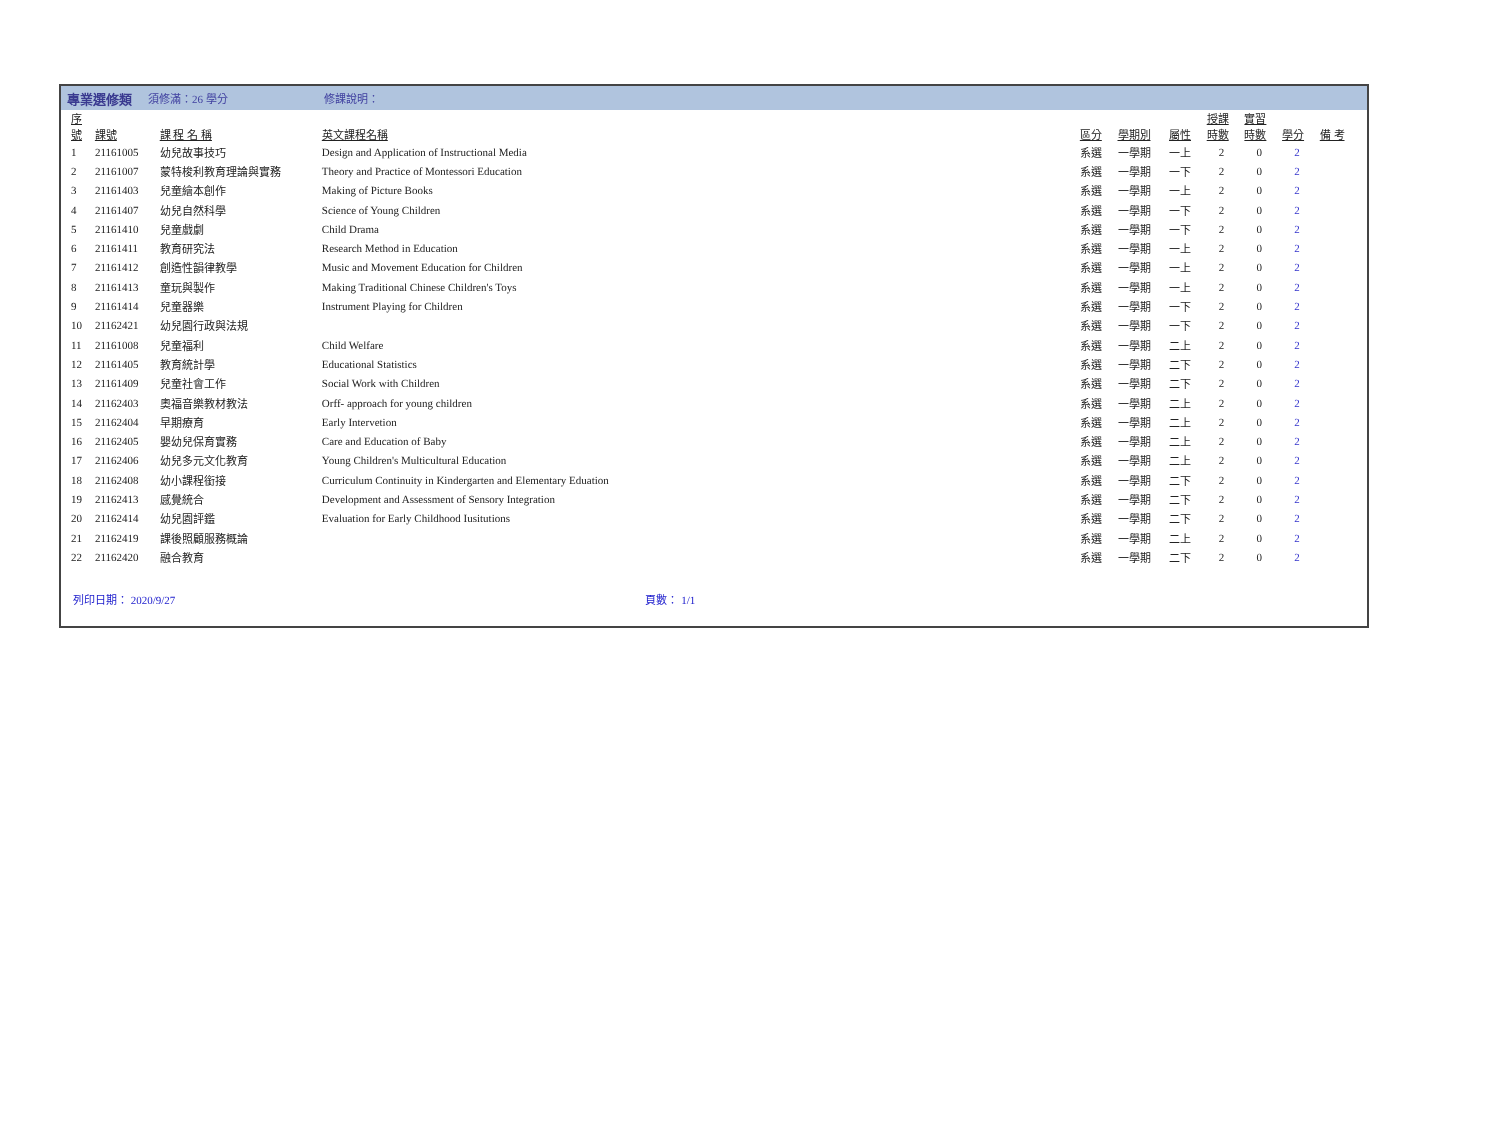專業選修類 須修滿：26 學分 修課說明：
| 序 號 | 課號 | 課 程 名 稱 | 英文課程名稱 | 區分 | 學期別 | 屬性 | 授課 時數 | 實習 時數 | 學分 | 備 考 |
| --- | --- | --- | --- | --- | --- | --- | --- | --- | --- | --- |
| 1 | 21161005 | 幼兒故事技巧 | Design and Application of Instructional Media | 系選 | 一學期 | 一上 | 2 | 0 | 2 | |
| 2 | 21161007 | 蒙特梭利教育理論與實務 | Theory and Practice of Montessori Education | 系選 | 一學期 | 一下 | 2 | 0 | 2 | |
| 3 | 21161403 | 兒童繪本創作 | Making of Picture Books | 系選 | 一學期 | 一上 | 2 | 0 | 2 | |
| 4 | 21161407 | 幼兒自然科學 | Science of Young Children | 系選 | 一學期 | 一下 | 2 | 0 | 2 | |
| 5 | 21161410 | 兒童戲劇 | Child Drama | 系選 | 一學期 | 一下 | 2 | 0 | 2 | |
| 6 | 21161411 | 教育研究法 | Research Method in Education | 系選 | 一學期 | 一上 | 2 | 0 | 2 | |
| 7 | 21161412 | 創造性韻律教學 | Music and Movement Education for Children | 系選 | 一學期 | 一上 | 2 | 0 | 2 | |
| 8 | 21161413 | 童玩與製作 | Making Traditional Chinese Children's Toys | 系選 | 一學期 | 一上 | 2 | 0 | 2 | |
| 9 | 21161414 | 兒童器樂 | Instrument Playing for Children | 系選 | 一學期 | 一下 | 2 | 0 | 2 | |
| 10 | 21162421 | 幼兒園行政與法規 | | 系選 | 一學期 | 一下 | 2 | 0 | 2 | |
| 11 | 21161008 | 兒童福利 | Child Welfare | 系選 | 一學期 | 二上 | 2 | 0 | 2 | |
| 12 | 21161405 | 教育統計學 | Educational Statistics | 系選 | 一學期 | 二下 | 2 | 0 | 2 | |
| 13 | 21161409 | 兒童社會工作 | Social Work with Children | 系選 | 一學期 | 二下 | 2 | 0 | 2 | |
| 14 | 21162403 | 奧福音樂教材教法 | Orff- approach for young children | 系選 | 一學期 | 二上 | 2 | 0 | 2 | |
| 15 | 21162404 | 早期療育 | Early Intervetion | 系選 | 一學期 | 二上 | 2 | 0 | 2 | |
| 16 | 21162405 | 嬰幼兒保育實務 | Care and Education of Baby | 系選 | 一學期 | 二上 | 2 | 0 | 2 | |
| 17 | 21162406 | 幼兒多元文化教育 | Young Children's Multicultural Education | 系選 | 一學期 | 二上 | 2 | 0 | 2 | |
| 18 | 21162408 | 幼小課程銜接 | Curriculum Continuity in Kindergarten and Elementary Eduation | 系選 | 一學期 | 二下 | 2 | 0 | 2 | |
| 19 | 21162413 | 感覺統合 | Development and Assessment of Sensory Integration | 系選 | 一學期 | 二下 | 2 | 0 | 2 | |
| 20 | 21162414 | 幼兒園評鑑 | Evaluation for Early Childhood Iusitutions | 系選 | 一學期 | 二下 | 2 | 0 | 2 | |
| 21 | 21162419 | 課後照顧服務概論 | | 系選 | 一學期 | 二上 | 2 | 0 | 2 | |
| 22 | 21162420 | 融合教育 | | 系選 | 一學期 | 二下 | 2 | 0 | 2 | |
列印日期： 2020/9/27 頁數： 1/1